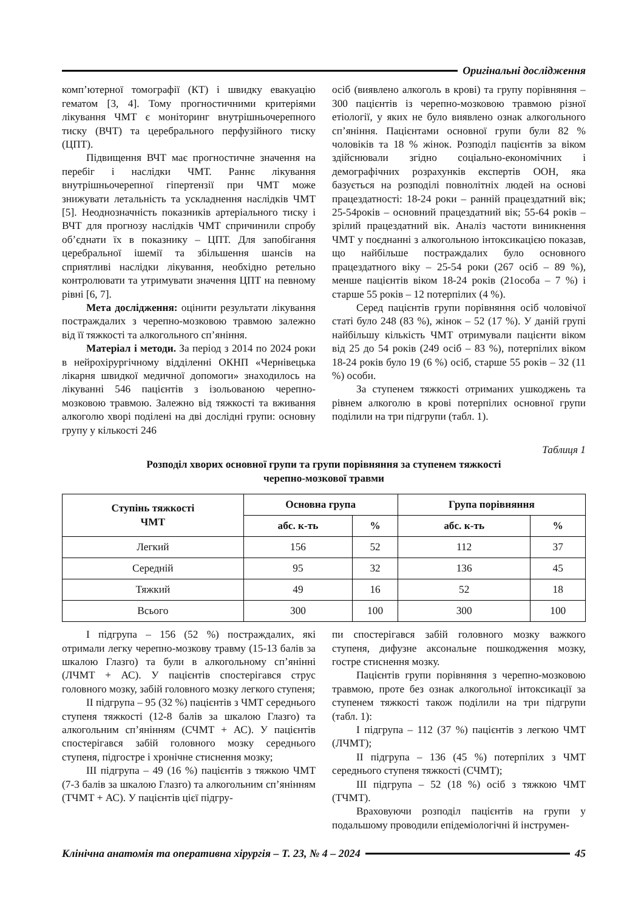Оригінальні дослідження
комп’ютерної томографії (КТ) і швидку евакуацію гематом [3, 4]. Тому прогностичними критеріями лікування ЧМТ є моніторинг внутрішньочерепного тиску (ВЧТ) та церебрального перфузійного тиску (ЦПТ).
Підвищення ВЧТ має прогностичне значення на перебіг і наслідки ЧМТ. Раннє лікування внутрішньочерепної гіпертензії при ЧМТ може знижувати летальність та ускладнення наслідків ЧМТ [5]. Неоднозначність показників артеріального тиску і ВЧТ для прогнозу наслідків ЧМТ спричинили спробу об’єднати їх в показнику – ЦПТ. Для запобігання церебральної ішемії та збільшення шансів на сприятливі наслідки лікування, необхідно ретельно контролювати та утримувати значення ЦПТ на певному рівні [6, 7].
Мета дослідження: оцінити результати лікування постраждалих з черепно-мозковою травмою залежно від її тяжкості та алкогольного сп’яніння.
Матеріал і методи. За період з 2014 по 2024 роки в нейрохірургічному відділенні ОКНП «Чернівецька лікарня швидкої медичної допомоги» знаходилось на лікуванні 546 пацієнтів з ізольованою черепно-мозковою травмою. Залежно від тяжкості та вживання алкоголю хворі поділені на дві дослідні групи: основну групу у кількості 246
осіб (виявлено алкоголь в крові) та групу порівняння – 300 пацієнтів із черепно-мозковою травмою різної етіології, у яких не було виявлено ознак алкогольного сп’яніння. Пацієнтами основної групи були 82 % чоловіків та 18 % жінок. Розподіл пацієнтів за віком здійснювали згідно соціально-економічних і демографічних розрахунків експертів ООН, яка базується на розподілі повнолітніх людей на основі працездатності: 18-24 роки – ранній працездатний вік; 25-54років – основний працездатний вік; 55-64 років – зрілий працездатний вік. Аналіз частоти виникнення ЧМТ у поєднанні з алкогольною інтоксикацією показав, що найбільше постраждалих було основного працездатного віку – 25-54 роки (267 осіб – 89 %), менше пацієнтів віком 18-24 років (21особа – 7 %) і старше 55 років – 12 потерпілих (4 %).
Серед пацієнтів групи порівняння осіб чоловічої статі було 248 (83 %), жінок – 52 (17 %). У даній групі найбільшу кількість ЧМТ отримували пацієнти віком від 25 до 54 років (249 осіб – 83 %), потерпілих віком 18-24 років було 19 (6 %) осіб, старше 55 років – 32 (11 %) особи.
За ступенем тяжкості отриманих ушкоджень та рівнем алкоголю в крові потерпілих основної групи поділили на три підгрупи (табл. 1).
Таблиця 1
Розподіл хворих основної групи та групи порівняння за ступенем тяжкості
черепно-мозкової травми
| Ступінь тяжкості ЧМТ | Основна група | | Група порівняння | |
| --- | --- | --- | --- | --- |
| | абс. к-ть | % | абс. к-ть | % |
| Легкий | 156 | 52 | 112 | 37 |
| Середній | 95 | 32 | 136 | 45 |
| Тяжкий | 49 | 16 | 52 | 18 |
| Всього | 300 | 100 | 300 | 100 |
I підгрупа – 156 (52 %) постраждалих, які отримали легку черепно-мозкову травму (15-13 балів за шкалою Глазго) та були в алкогольному сп’янінні (ЛЧМТ + АС). У пацієнтів спостерігався струс головного мозку, забій головного мозку легкого ступеня;
II підгрупа – 95 (32 %) пацієнтів з ЧМТ середнього ступеня тяжкості (12-8 балів за шкалою Глазго) та алкогольним сп’янінням (СЧМТ + АС). У пацієнтів спостерігався забій головного мозку середнього ступеня, підгостре і хронічне стиснення мозку;
III підгрупа – 49 (16 %) пацієнтів з тяжкою ЧМТ (7-3 балів за шкалою Глазго) та алкогольним сп’янінням (ТЧМТ + АС). У пацієнтів цієї підгру-
пи спостерігався забій головного мозку важкого ступеня, дифузне аксональне пошкодження мозку, гостре стиснення мозку.
Пацієнтів групи порівняння з черепно-мозковою травмою, проте без ознак алкогольної інтоксикації за ступенем тяжкості також поділили на три підгрупи (табл. 1):
I підгрупа – 112 (37 %) пацієнтів з легкою ЧМТ (ЛЧМТ);
II підгрупа – 136 (45 %) потерпілих з ЧМТ середнього ступеня тяжкості (СЧМТ);
III підгрупа – 52 (18 %) осіб з тяжкою ЧМТ (ТЧМТ).
Враховуючи розподіл пацієнтів на групи у подальшому проводили епідеміологічні й інструмен-
Клінічна анатомія та оперативна хірургія – Т. 23, № 4 – 2024
45